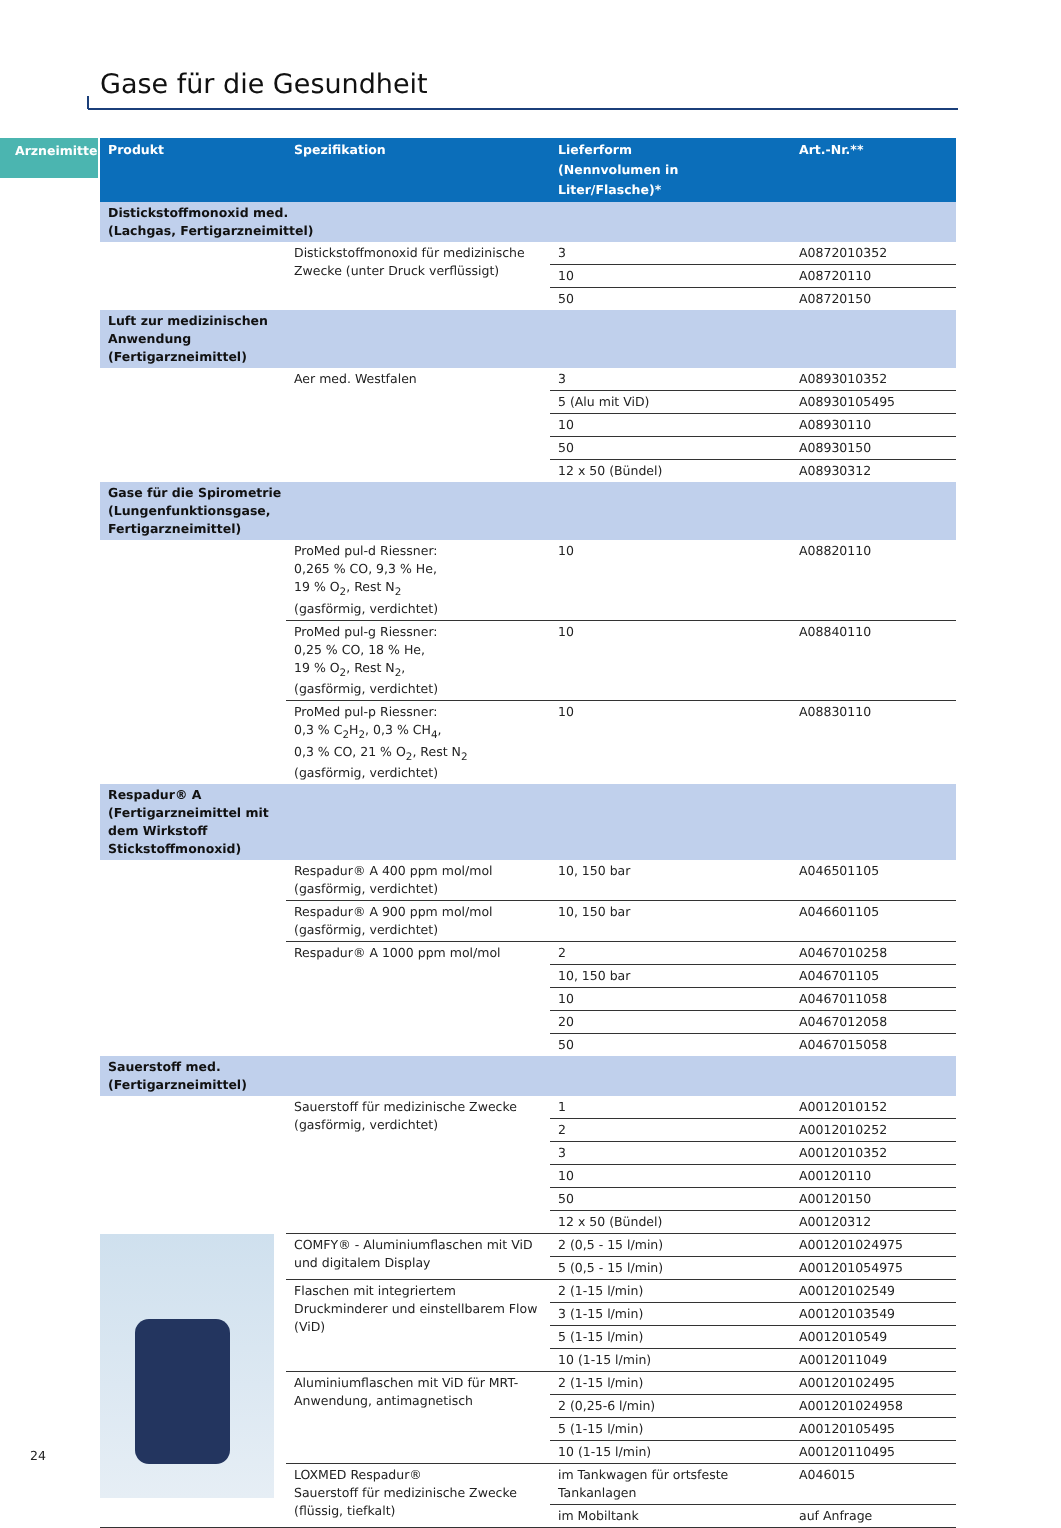Gase für die Gesundheit
Arzneimittel
| Produkt | Spezifikation | Lieferform (Nennvolumen in Liter/Flasche)* | Art.-Nr.** |
| --- | --- | --- | --- |
| Distickstoffmonoxid med. (Lachgas, Fertigarzneimittel) | | | |
| | Distickstoffmonoxid für medizinische Zwecke (unter Druck verflüssigt) | 3 | A0872010352 |
| | | 10 | A08720110 |
| | | 50 | A08720150 |
| Luft zur medizinischen Anwendung (Fertigarzneimittel) | | | |
| | Aer med. Westfalen | 3 | A0893010352 |
| | | 5 (Alu mit ViD) | A08930105495 |
| | | 10 | A08930110 |
| | | 50 | A08930150 |
| | | 12 x 50 (Bündel) | A08930312 |
| Gase für die Spirometrie (Lungenfunktionsgase, Fertigarzneimittel) | | | |
| | ProMed pul-d Riessner: 0,265 % CO, 9,3 % He, 19 % O<sub>2</sub>, Rest N<sub>2</sub> (gasförmig, verdichtet) | 10 | A08820110 |
| | ProMed pul-g Riessner: 0,25 % CO, 18 % He, 19 % O<sub>2</sub>, Rest N<sub>2</sub>, (gasförmig, verdichtet) | 10 | A08840110 |
| | ProMed pul-p Riessner: 0,3 % C<sub>2</sub>H<sub>2</sub>, 0,3 % CH<sub>4</sub>, 0,3 % CO, 21 % O<sub>2</sub>, Rest N<sub>2</sub> (gasförmig, verdichtet) | 10 | A08830110 |
| Respadur® A (Fertigarzneimittel mit dem Wirkstoff Stickstoffmonoxid) | | | |
| | Respadur® A 400 ppm mol/mol (gasförmig, verdichtet) | 10, 150 bar | A046501105 |
| | Respadur® A 900 ppm mol/mol (gasförmig, verdichtet) | 10, 150 bar | A046601105 |
| | Respadur® A 1000 ppm mol/mol | 2 | A0467010258 |
| | | 10, 150 bar | A046701105 |
| | | 10 | A0467011058 |
| | | 20 | A0467012058 |
| | | 50 | A0467015058 |
| Sauerstoff med. (Fertigarzneimittel) | | | |
| | Sauerstoff für medizinische Zwecke (gasförmig, verdichtet) | 1 | A0012010152 |
| | | 2 | A0012010252 |
| | | 3 | A0012010352 |
| | | 10 | A00120110 |
| | | 50 | A00120150 |
| | | 12 x 50 (Bündel) | A00120312 |
| | COMFY® - Aluminiumflaschen mit ViD und digitalem Display | 2 (0,5 - 15 l/min) | A001201024975 |
| | | 5 (0,5 - 15 l/min) | A001201054975 |
| | Flaschen mit integriertem Druckminderer und einstellbarem Flow (ViD) | 2 (1-15 l/min) | A00120102549 |
| | | 3 (1-15 l/min) | A00120103549 |
| | | 5 (1-15 l/min) | A0012010549 |
| | | 10 (1-15 l/min) | A0012011049 |
| | Aluminiumflaschen mit ViD für MRT-Anwendung, antimagnetisch | 2 (1-15 l/min) | A00120102495 |
| | | 2 (0,25-6 l/min) | A001201024958 |
| | | 5 (1-15 l/min) | A00120105495 |
| | | 10 (1-15 l/min) | A00120110495 |
| | LOXMED Respadur® Sauerstoff für medizinische Zwecke (flüssig, tiefkalt) | im Tankwagen für ortsfeste Tankanlagen | A046015 |
| | | im Mobiltank | auf Anfrage |
24